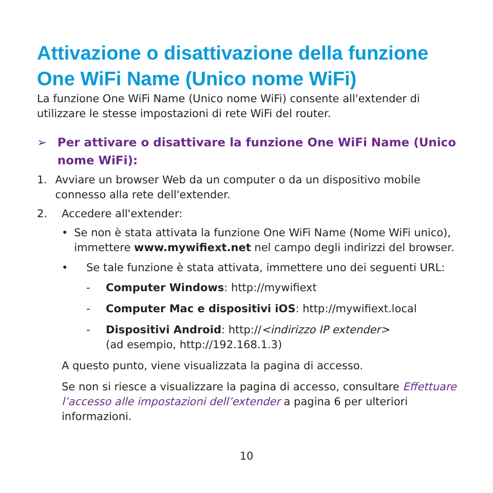Attivazione o disattivazione della funzione One WiFi Name (Unico nome WiFi)
La funzione One WiFi Name (Unico nome WiFi) consente all'extender di utilizzare le stesse impostazioni di rete WiFi del router.
➢ Per attivare o disattivare la funzione One WiFi Name (Unico nome WiFi):
1. Avviare un browser Web da un computer o da un dispositivo mobile connesso alla rete dell'extender.
2. Accedere all'extender:
• Se non è stata attivata la funzione One WiFi Name (Nome WiFi unico), immettere www.mywifiext.net nel campo degli indirizzi del browser.
• Se tale funzione è stata attivata, immettere uno dei seguenti URL:
- Computer Windows: http://mywifiext
- Computer Mac e dispositivi iOS: http://mywifiext.local
- Dispositivi Android: http://<indirizzo IP extender>
(ad esempio, http://192.168.1.3)
A questo punto, viene visualizzata la pagina di accesso.
Se non si riesce a visualizzare la pagina di accesso, consultare Effettuare l’accesso alle impostazioni dell’extender a pagina 6 per ulteriori informazioni.
10